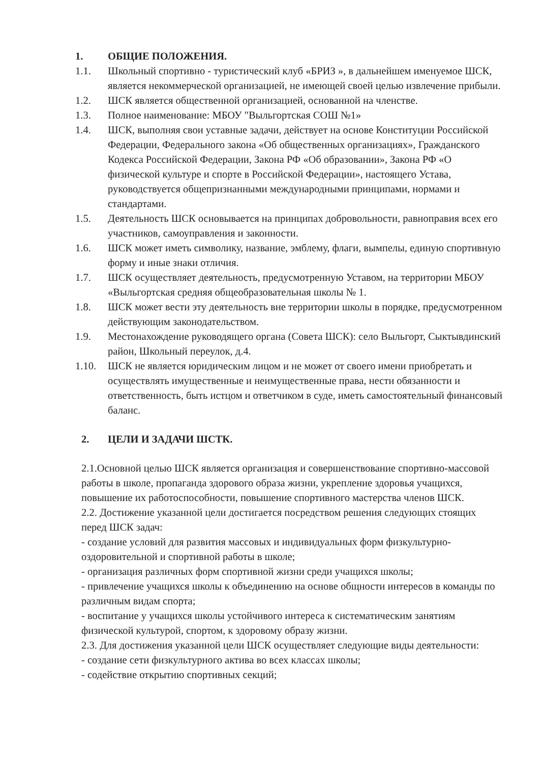1. ОБЩИЕ ПОЛОЖЕНИЯ.
1.1. Школьный спортивно - туристический клуб «БРИЗ », в дальнейшем именуемое ШСК, является некоммерческой организацией, не имеющей своей целью извлечение прибыли.
1.2. ШСК является общественной организацией, основанной на членстве.
1.3. Полное наименование: МБОУ "Выльгортская СОШ №1»
1.4. ШСК, выполняя свои уставные задачи, действует на основе Конституции Российской Федерации, Федерального закона «Об общественных организациях», Гражданского Кодекса Российской Федерации, Закона РФ «Об образовании», Закона РФ «О физической культуре и спорте в Российской Федерации», настоящего Устава, руководствуется общепризнанными международными принципами, нормами и стандартами.
1.5. Деятельность ШСК основывается на принципах добровольности, равноправия всех его участников, самоуправления и законности.
1.6. ШСК может иметь символику, название, эмблему, флаги, вымпелы, единую спортивную форму и иные знаки отличия.
1.7. ШСК осуществляет деятельность, предусмотренную Уставом, на территории МБОУ «Выльгортская средняя общеобразовательная школы № 1.
1.8. ШСК может вести эту деятельность вне территории школы в порядке, предусмотренном действующим законодательством.
1.9. Местонахождение руководящего органа (Совета ШСК): село Выльгорт, Сыктывдинский район, Школьный переулок, д.4.
1.10. ШСК не является юридическим лицом и не может от своего имени приобретать и осуществлять имущественные и неимущественные права, нести обязанности и ответственность, быть истцом и ответчиком в суде, иметь самостоятельный финансовый баланс.
2. ЦЕЛИ И ЗАДАЧИ ШСТК.
2.1.Основной целью ШСК является организация и совершенствование спортивно-массовой работы в школе, пропаганда здорового образа жизни, укрепление здоровья учащихся, повышение их работоспособности, повышение спортивного мастерства членов ШСК.
2.2. Достижение указанной цели достигается посредством решения следующих стоящих перед ШСК задач:
- создание условий для развития массовых и индивидуальных форм физкультурно-оздоровительной и спортивной работы в школе;
- организация различных форм спортивной жизни среди учащихся школы;
- привлечение учащихся школы к объединению на основе общности интересов в команды по различным видам спорта;
- воспитание у учащихся школы устойчивого интереса к систематическим занятиям физической культурой, спортом, к здоровому образу жизни.
2.3. Для достижения указанной цели ШСК осуществляет следующие виды деятельности:
- создание сети физкультурного актива во всех классах школы;
- содействие открытию спортивных секций;